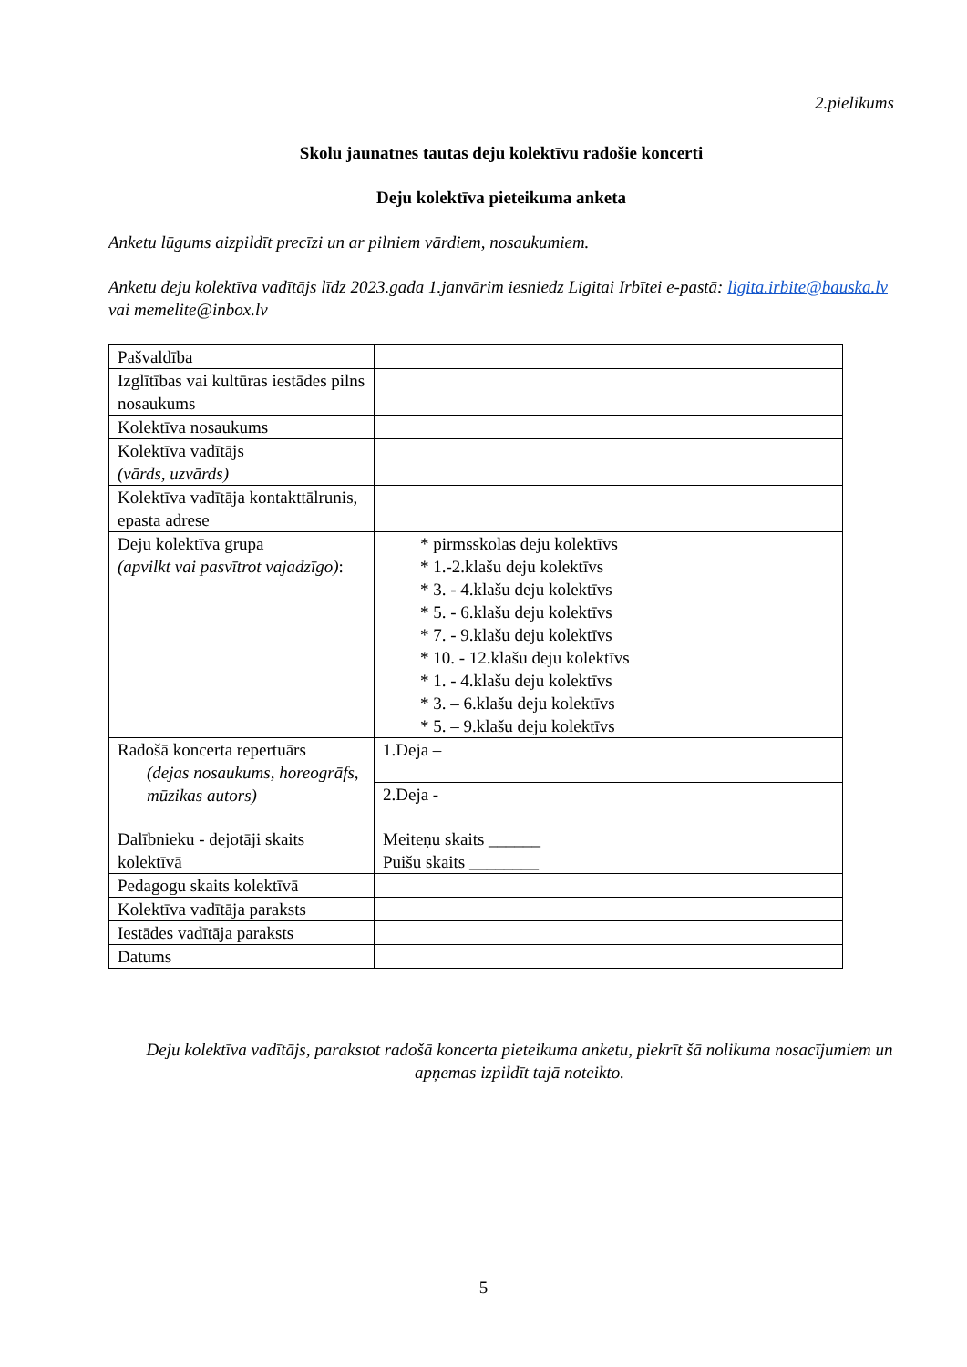2.pielikums
Skolu jaunatnes tautas deju kolektīvu radošie koncerti
Deju kolektīva pieteikuma anketa
Anketu lūgums aizpildīt precīzi un ar pilniem vārdiem, nosaukumiem.
Anketu deju kolektīva vadītājs līdz 2023.gada 1.janvārim iesniedz Ligitai Irbītei e-pastā: ligita.irbite@bauska.lv vai memelite@inbox.lv
| Pašvaldība | |
| Izglītības vai kultūras iestādes pilns nosaukums | |
| Kolektīva nosaukums | |
| Kolektīva vadītājs (vārds, uzvārds) | |
| Kolektīva vadītāja kontakttālrunis, epasta adrese | |
| Deju kolektīva grupa (apvilkt vai pasvītrot vajadzīgo) : | * pirmsskolas deju kolektīvs * 1.-2.klašu deju kolektīvs * 3. - 4.klašu deju kolektīvs * 5. - 6.klašu deju kolektīvs * 7. - 9.klašu deju kolektīvs * 10. - 12.klašu deju kolektīvs * 1. - 4.klašu deju kolektīvs * 3. – 6.klašu deju kolektīvs * 5. – 9.klašu deju kolektīvs |
| Radošā koncerta repertuārs (dejas nosaukums, horeogrāfs, mūzikas autors) | 1.Deja – |
| | 2.Deja - |
| Dalībnieku - dejotāji skaits kolektīvā | Meiteņu skaits ______ Puišu skaits ________ |
| Pedagogu skaits kolektīvā | |
| Kolektīva vadītāja paraksts | |
| Iestādes vadītāja paraksts | |
| Datums | |
Deju kolektīva vadītājs, parakstot radošā koncerta pieteikuma anketu, piekrīt šā nolikuma nosacījumiem un apņemas izpildīt tajā noteikto.
5